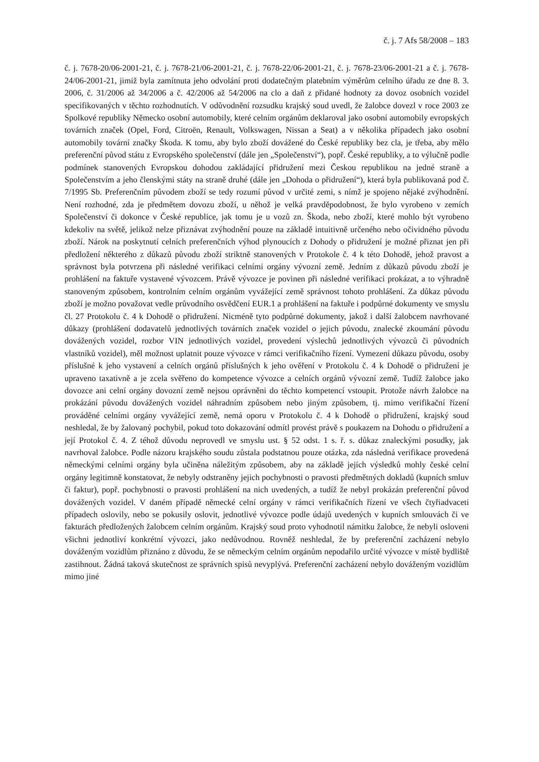č. j. 7 Afs 58/2008 – 183
č. j. 7678-20/06-2001-21, č. j. 7678-21/06-2001-21, č. j. 7678-22/06-2001-21, č. j. 7678-23/06-2001-21 a č. j. 7678-24/06-2001-21, jimiž byla zamítnuta jeho odvolání proti dodatečným platebním výměrům celního úřadu ze dne 8. 3. 2006, č. 31/2006 až 34/2006 a č. 42/2006 až 54/2006 na clo a daň z přidané hodnoty za dovoz osobních vozidel specifikovaných v těchto rozhodnutích. V odůvodnění rozsudku krajský soud uvedl, že žalobce dovezl v roce 2003 ze Spolkové republiky Německo osobní automobily, které celním orgánům deklaroval jako osobní automobily evropských továrních značek (Opel, Ford, Citroën, Renault, Volkswagen, Nissan a Seat) a v několika případech jako osobní automobily tovární značky Škoda. K tomu, aby bylo zboží dovážené do České republiky bez cla, je třeba, aby mělo preferenční původ státu z Evropského společenství (dále jen „Společenství“), popř. České republiky, a to výlučně podle podmínek stanovených Evropskou dohodou zakládající přidružení mezi Českou republikou na jedné straně a Společenstvím a jeho členskými státy na straně druhé (dále jen „Dohoda o přidružení“), která byla publikovaná pod č. 7/1995 Sb. Preferenčním původem zboží se tedy rozumí původ v určité zemi, s nímž je spojeno nějaké zvýhodnění. Není rozhodné, zda je předmětem dovozu zboží, u něhož je velká pravděpodobnost, že bylo vyrobeno v zemích Společenství či dokonce v České republice, jak tomu je u vozů zn. Škoda, nebo zboží, které mohlo být vyrobeno kdekoliv na světě, jelikož nelze přiznávat zvýhodnění pouze na základě intuitivně určeného nebo očividného původu zboží. Nárok na poskytnutí celních preferenčních výhod plynoucích z Dohody o přidružení je možné přiznat jen při předložení některého z důkazů původu zboží striktně stanovených v Protokole č. 4 k této Dohodě, jehož pravost a správnost byla potvrzena při následné verifikaci celními orgány vývozní země. Jedním z důkazů původu zboží je prohlášení na faktuře vystavené vývozcem. Právě vývozce je povinen při následné verifikaci prokázat, a to výhradně stanoveným způsobem, kontrolním celním orgánům vyvážející země správnost tohoto prohlášení. Za důkaz původu zboží je možno považovat vedle průvodního osvědčení EUR.1 a prohlášení na faktuře i podpůrné dokumenty ve smyslu čl. 27 Protokolu č. 4 k Dohodě o přidružení. Nicméně tyto podpůrné dokumenty, jakož i další žalobcem navrhované důkazy (prohlášení dodavatelů jednotlivých továrních značek vozidel o jejich původu, znalecké zkoumání původu dovážených vozidel, rozbor VIN jednotlivých vozidel, provedení výslechů jednotlivých vývozců či původních vlastníků vozidel), měl možnost uplatnit pouze vývozce v rámci verifikačního řízení. Vymezení důkazu původu, osoby příslušné k jeho vystavení a celních orgánů příslušných k jeho ověření v Protokolu č. 4 k Dohodě o přidružení je upraveno taxativně a je zcela svěřeno do kompetence vývozce a celních orgánů vývozní země. Tudíž žalobce jako dovozce ani celní orgány dovozní země nejsou oprávněni do těchto kompetencí vstoupit. Protože návrh žalobce na prokázání původu dovážených vozidel náhradním způsobem nebo jiným způsobem, tj. mimo verifikační řízení prováděné celními orgány vyvážející země, nemá oporu v Protokolu č. 4 k Dohodě o přidružení, krajský soud neshledal, že by žalovaný pochybil, pokud toto dokazování odmítl provést právě s poukazem na Dohodu o přidružení a její Protokol č. 4. Z téhož důvodu neprovedl ve smyslu ust. § 52 odst. 1 s. ř. s. důkaz znaleckými posudky, jak navrhoval žalobce. Podle názoru krajského soudu zůstala podstatnou pouze otázka, zda následná verifikace provedená německými celními orgány byla učiněna náležitým způsobem, aby na základě jejích výsledků mohly české celní orgány legitimně konstatovat, že nebyly odstraněny jejich pochybnosti o pravosti předmětných dokladů (kupních smluv či faktur), popř. pochybnosti o pravosti prohlášení na nich uvedených, a tudíž že nebyl prokázán preferenční původ dovážených vozidel. V daném případě německé celní orgány v rámci verifikačních řízení ve všech čtyřiadvaceti případech oslovily, nebo se pokusily oslovit, jednotlivé vývozce podle údajů uvedených v kupních smlouvách či ve fakturách předložených žalobcem celním orgánům. Krajský soud proto vyhodnotil námitku žalobce, že nebyli osloveni všichni jednotliví konkrétní vývozci, jako nedůvodnou. Rovněž neshledal, že by preferenční zacházení nebylo dováženým vozidlům přiznáno z důvodu, že se německým celním orgánům nepodařilo určité vývozce v místě bydliště zastihnout. Žádná taková skutečnost ze správních spisů nevyplývá. Preferenční zacházení nebylo dováženým vozidlům mimo jiné